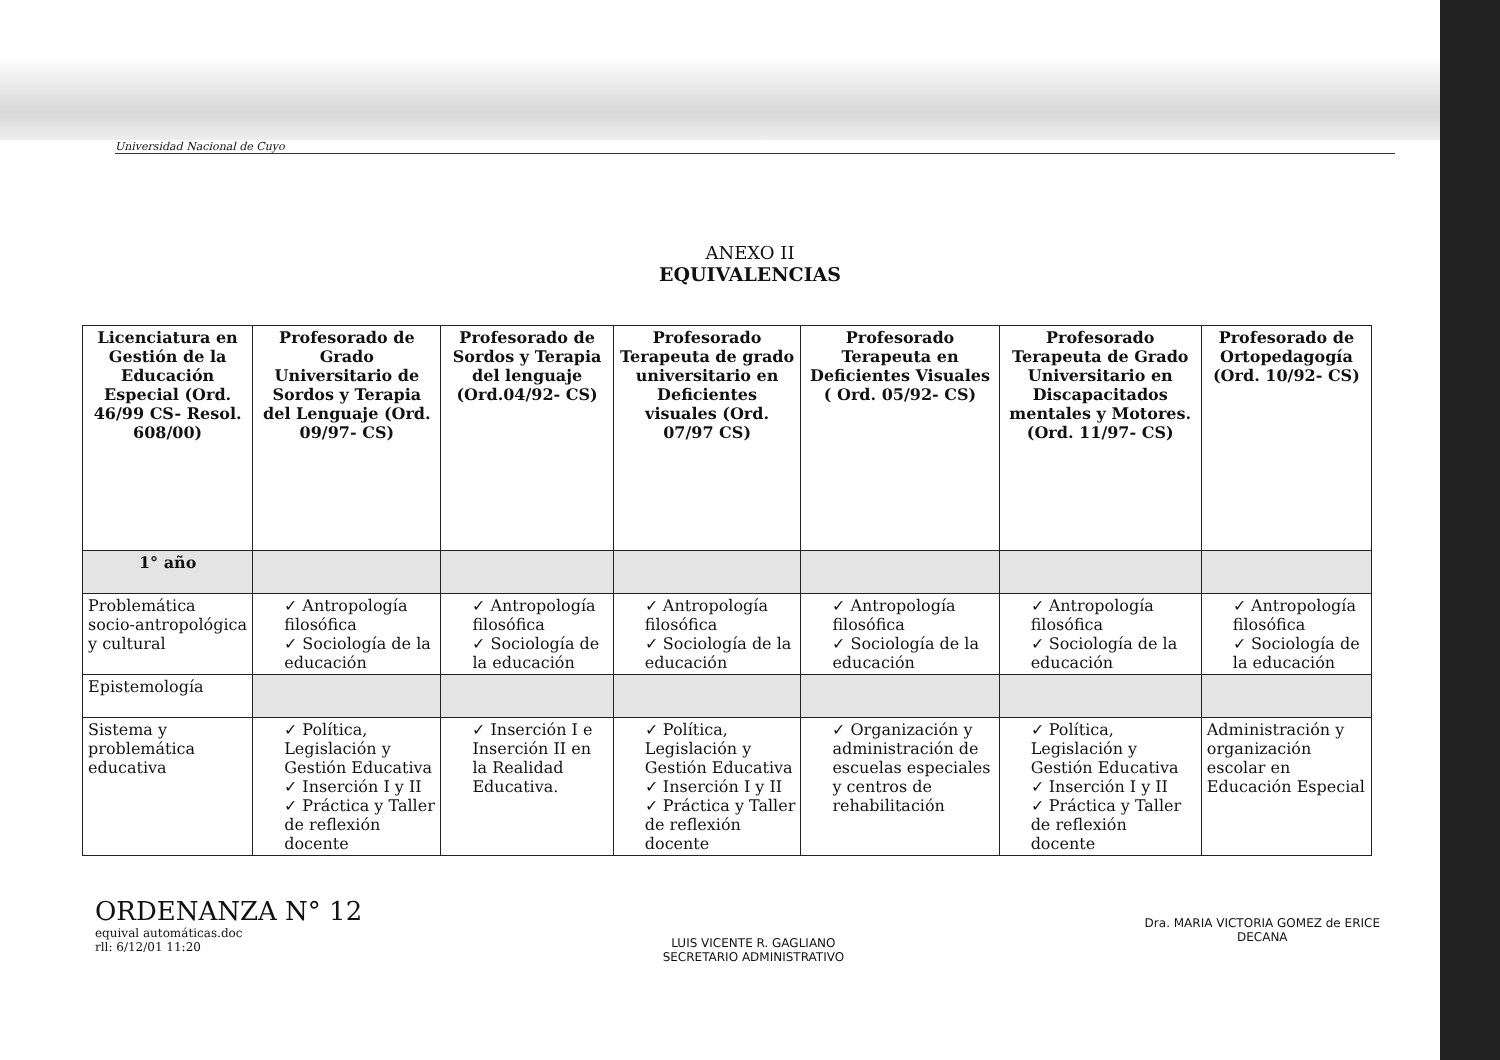Universidad Nacional de Cuyo
ANEXO II
EQUIVALENCIAS
| Licenciatura en Gestión de la Educación Especial (Ord. 46/99 CS- Resol. 608/00) | Profesorado de Grado Universitario de Sordos y Terapia del Lenguaje (Ord. 09/97- CS) | Profesorado de Sordos y Terapia del lenguaje (Ord.04/92- CS) | Profesorado Terapeuta de grado universitario en Deficientes visuales (Ord. 07/97 CS) | Profesorado Terapeuta en Deficientes Visuales ( Ord. 05/92- CS) | Profesorado Terapeuta de Grado Universitario en Discapacitados mentales y Motores.(Ord. 11/97- CS) | Profesorado de Ortopedagogía (Ord. 10/92- CS) |
| --- | --- | --- | --- | --- | --- | --- |
| 1° año | | | | | | |
| Problemática socio-antropológica y cultural | ✓ Antropología filosófica ✓ Sociología de la educación | ✓ Antropología filosófica ✓ Sociología de la educación | ✓ Antropología filosófica ✓ Sociología de la educación | ✓ Antropología filosófica ✓ Sociología de la educación | ✓ Antropología filosófica ✓ Sociología de la educación | ✓ Antropología filosófica ✓ Sociología de la educación |
| Epistemología | | | | | | |
| Sistema y problemática educativa | ✓ Política, Legislación y Gestión Educativa ✓ Inserción I y II ✓ Práctica y Taller de reflexión docente | ✓ Inserción I e Inserción II en la Realidad Educativa. | ✓ Política, Legislación y Gestión Educativa ✓ Inserción I y II ✓ Práctica y Taller de reflexión docente | ✓ Organización y administración de escuelas especiales y centros de rehabilitación | ✓ Política, Legislación y Gestión Educativa ✓ Inserción I y II ✓ Práctica y Taller de reflexión docente | Administración y organización escolar en Educación Especial |
ORDENANZA N° 12
equival automáticas.doc
rll: 6/12/01 11:20
LUIS VICENTE R. GAGLIANO
SECRETARIO ADMINISTRATIVO
Dra. MARIA VICTORIA GOMEZ de ERICE
DECANA